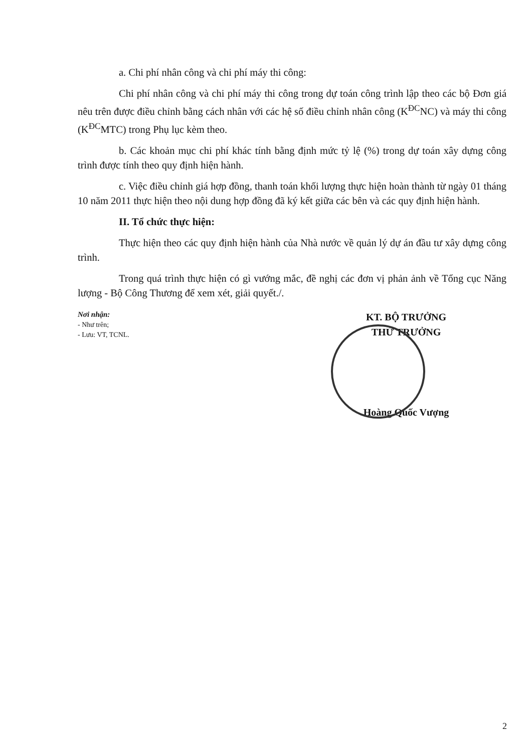a. Chi phí nhân công và chi phí máy thi công:
Chi phí nhân công và chi phí máy thi công trong dự toán công trình lập theo các bộ Đơn giá nêu trên được điều chỉnh bằng cách nhân với các hệ số điều chỉnh nhân công (K<sup>ĐC</sup>NC) và máy thi công (K<sup>ĐC</sup>MTC) trong Phụ lục kèm theo.
b. Các khoản mục chi phí khác tính bằng định mức tỷ lệ (%) trong dự toán xây dựng công trình được tính theo quy định hiện hành.
c. Việc điều chỉnh giá hợp đồng, thanh toán khối lượng thực hiện hoàn thành từ ngày 01 tháng 10 năm 2011 thực hiện theo nội dung hợp đồng đã ký kết giữa các bên và các quy định hiện hành.
II. Tổ chức thực hiện:
Thực hiện theo các quy định hiện hành của Nhà nước về quản lý dự án đầu tư xây dựng công trình.
Trong quá trình thực hiện có gì vướng mắc, đề nghị các đơn vị phản ảnh về Tổng cục Năng lượng - Bộ Công Thương để xem xét, giải quyết./.
Nơi nhận:
- Như trên;
- Lưu: VT, TCNL.
KT. BỘ TRƯỞNG
THỨ TRƯỞNG
Hoàng Quốc Vượng
2